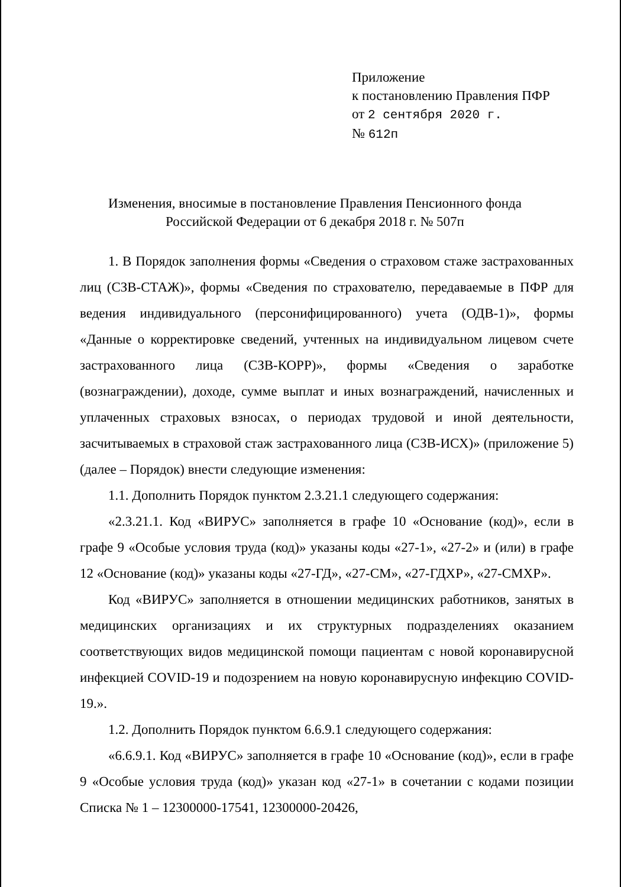Приложение
к постановлению Правления ПФР
от 2 сентября 2020 г.
№ 612п
Изменения, вносимые в постановление Правления Пенсионного фонда
Российской Федерации от 6 декабря 2018 г. № 507п
1. В Порядок заполнения формы «Сведения о страховом стаже застрахованных лиц (СЗВ-СТАЖ)», формы «Сведения по страхователю, передаваемые в ПФР для ведения индивидуального (персонифицированного) учета (ОДВ-1)», формы «Данные о корректировке сведений, учтенных на индивидуальном лицевом счете застрахованного лица (СЗВ-КОРР)», формы «Сведения о заработке (вознаграждении), доходе, сумме выплат и иных вознаграждений, начисленных и уплаченных страховых взносах, о периодах трудовой и иной деятельности, засчитываемых в страховой стаж застрахованного лица (СЗВ-ИСХ)» (приложение 5) (далее – Порядок) внести следующие изменения:
1.1. Дополнить Порядок пунктом 2.3.21.1 следующего содержания:
«2.3.21.1. Код «ВИРУС» заполняется в графе 10 «Основание (код)», если в графе 9 «Особые условия труда (код)» указаны коды «27-1», «27-2» и (или) в графе 12 «Основание (код)» указаны коды «27-ГД», «27-СМ», «27-ГДХР», «27-СМХР».
Код «ВИРУС» заполняется в отношении медицинских работников, занятых в медицинских организациях и их структурных подразделениях оказанием соответствующих видов медицинской помощи пациентам с новой коронавирусной инфекцией COVID-19 и подозрением на новую коронавирусную инфекцию COVID-19.».
1.2. Дополнить Порядок пунктом 6.6.9.1 следующего содержания:
«6.6.9.1. Код «ВИРУС» заполняется в графе 10 «Основание (код)», если в графе 9 «Особые условия труда (код)» указан код «27-1» в сочетании с кодами позиции Списка № 1 – 12300000-17541, 12300000-20426,